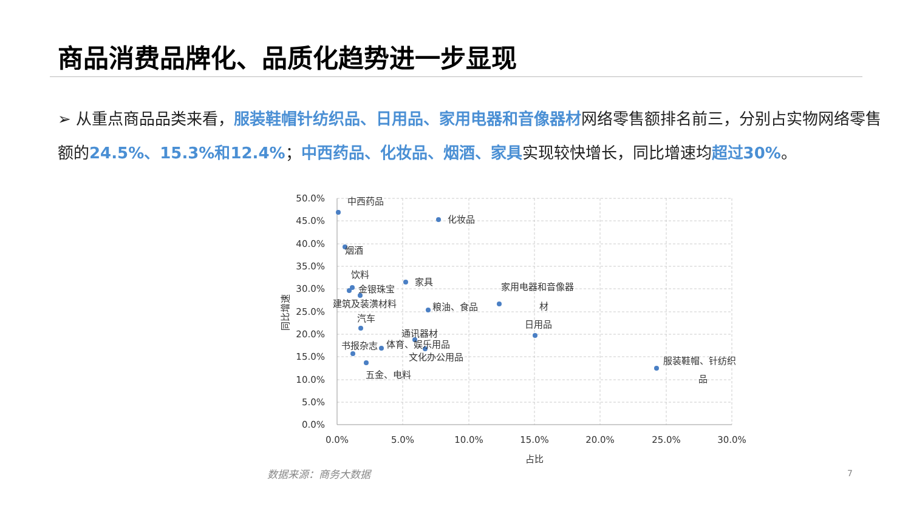商品消费品牌化、品质化趋势进一步显现
➢ 从重点商品品类来看，服装鞋帽针纺织品、日用品、家用电器和音像器材网络零售额排名前三，分别占实物网络零售额的24.5%、15.3%和12.4%；中西药品、化妆品、烟酒、家具实现较快增长，同比增速均超过30%。
50.0%
45.0%
40.0%
35.0%
30.0%
25.0%
20.0%
15.0%
10.0%
5.0%
0.0%
0.0%
5.0%
10.0%
15.0%
20.0%
25.0%
30.0%
占比
同比增速
中西药品
化妆品
烟酒
饮料
金银珠宝
建筑及装潢材料
家具
粮油、食品
家用电器和音像器
材
汽车
日用品
通讯器材
书报杂志
体育、娱乐用品
文化办公用品
五金、电料
服装鞋帽、针纺织
品
数据来源：商务大数据 7